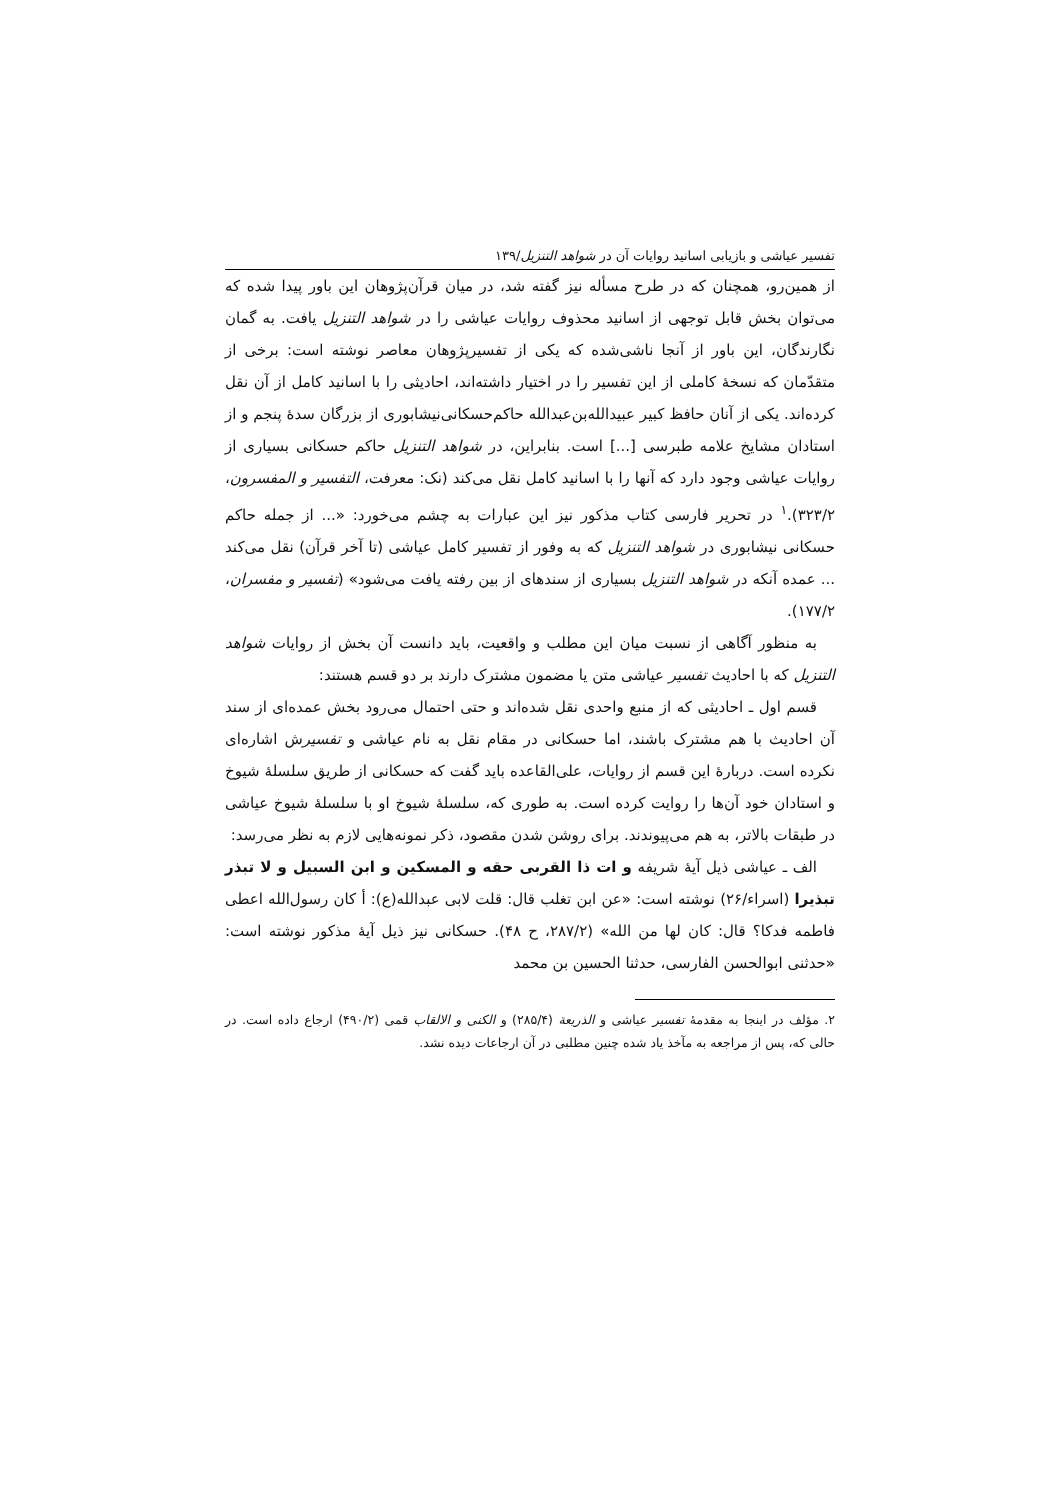تفسیر عیاشی و بازیابی اسانید روایات آن در شواهد التنزیل/۱۳۹
از همین‌رو، همچنان که در طرح مسأله نیز گفته شد، در میان قرآن‌پژوهان این باور پیدا شده که می‌توان بخش قابل توجهی از اسانید محذوف روایات عیاشی را در شواهد التنزیل یافت. به گمان نگارندگان، این باور از آنجا ناشی‌شده که یکی از تفسیرپژوهان معاصر نوشته است: برخی از متقدّمان که نسخهٔ کاملی از این تفسیر را در اختیار داشته‌اند، احادیثی را با اسانید کامل از آن نقل کرده‌اند. یکی از آنان حافظ کبیر عبیدالله‌بن‌عبدالله حاکم‌حسکانی‌نیشابوری از بزرگان سدهٔ پنجم و از استادان مشایخ علامه طبرسی [...] است. بنابراین، در شواهد التنزیل حاکم حسکانی بسیاری از روایات عیاشی وجود دارد که آنها را با اسانید کامل نقل می‌کند (نک: معرفت، التفسیر و المفسرون، ۳۲۳/۲).<sup>۱</sup> در تحریر فارسی کتاب مذکور نیز این عبارات به چشم می‌خورد: «... از جمله حاکم حسکانی نیشابوری در شواهد التنزیل که به وفور از تفسیر کامل عیاشی (تا آخر قرآن) نقل می‌کند ... عمده آنکه در شواهد التنزیل بسیاری از سندهای از بین رفته یافت می‌شود» (تفسیر و مفسران، ۱۷۷/۲).
به منظور آگاهی از نسبت میان این مطلب و واقعیت، باید دانست آن بخش از روایات شواهد التنزیل که با احادیث تفسیر عیاشی متن یا مضمون مشترک دارند بر دو قسم هستند:
قسم اول ـ احادیثی که از منبع واحدی نقل شده‌اند و حتی احتمال می‌رود بخش عمده‌ای از سند آن احادیث با هم مشترک باشند، اما حسکانی در مقام نقل به نام عیاشی و تفسیرش اشاره‌ای نکرده است. دربارهٔ این قسم از روایات، علی‌القاعده باید گفت که حسکانی از طریق سلسلهٔ شیوخ و استادان خود آن‌ها را روایت کرده است. به طوری که، سلسلهٔ شیوخ او با سلسلهٔ شیوخ عیاشی در طبقات بالاتر، به هم می‌پیوندند. برای روشن شدن مقصود، ذکر نمونه‌هایی لازم به نظر می‌رسد:
الف ـ عیاشی ذیل آیهٔ شریفه و ات ذا القربی حقه و المسکین و ابن السبیل و لا تبذر تبذیرا (اسراء/۲۶) نوشته است: «عن ابن تغلب قال: قلت لابی عبدالله(ع): أ کان رسول‌الله اعطی فاطمه فدکا؟ قال: کان لها من الله» (۲۸۷/۲، ح ۴۸). حسکانی نیز ذیل آیهٔ مذکور نوشته است: «حدثنی ابوالحسن الفارسی، حدثنا الحسین بن محمد
۲. مؤلف در اینجا به مقدمهٔ تفسیر عیاشی و الذریعة (۲۸۵/۴) و الکنی و الالقاب قمی (۴۹۰/۲) ارجاع داده است. در حالی که، پس از مراجعه به مآخذ یاد شده چنین مطلبی در آن ارجاعات دیده نشد.